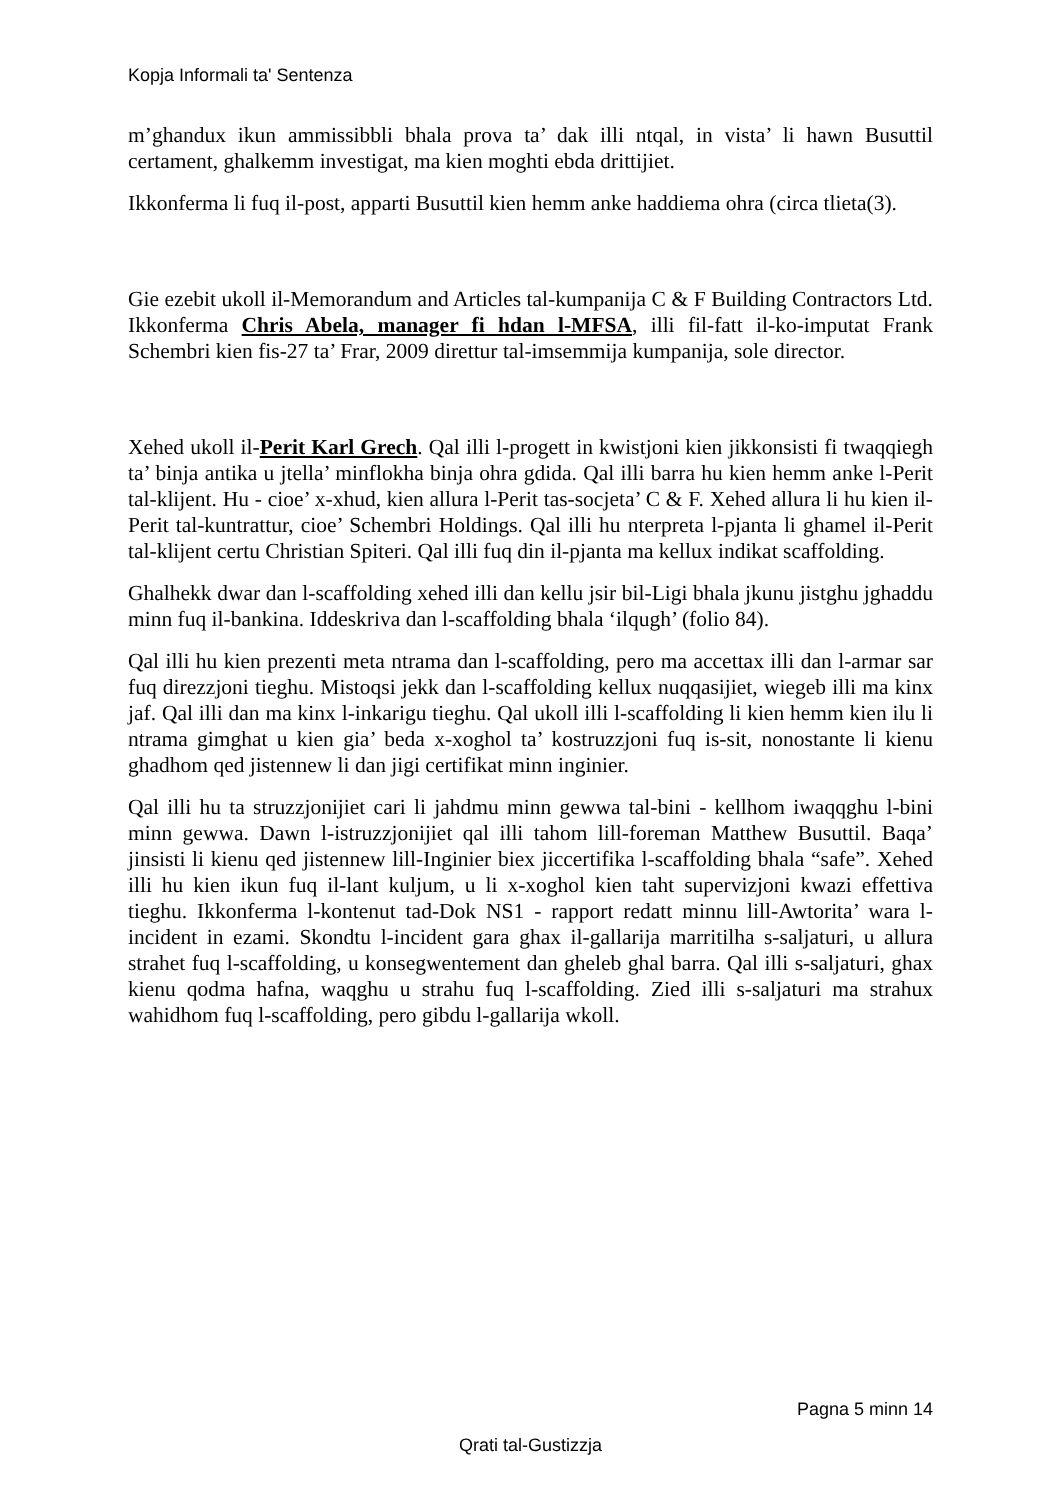Kopja Informali ta' Sentenza
m’ghandux ikun ammissibbli bhala prova ta’ dak illi ntqal, in vista’ li hawn Busuttil certament, ghalkemm investigat, ma kien moghti ebda drittijiet.
Ikkonferma li fuq il-post, apparti Busuttil kien hemm anke haddiema ohra (circa tlieta(3).
Gie ezebit ukoll il-Memorandum and Articles tal-kumpanija C & F Building Contractors Ltd. Ikkonferma Chris Abela, manager fi hdan l-MFSA, illi fil-fatt il-ko-imputat Frank Schembri kien fis-27 ta’ Frar, 2009 direttur tal-imsemmija kumpanija, sole director.
Xehed ukoll il-Perit Karl Grech. Qal illi l-progett in kwistjoni kien jikkonsisti fi twaqqiegh ta’ binja antika u jtella’ minflokha binja ohra gdida. Qal illi barra hu kien hemm anke l-Perit tal-klijent. Hu - cioe’ x-xhud, kien allura l-Perit tas-socjeta’ C & F. Xehed allura li hu kien il-Perit tal-kuntrattur, cioe’ Schembri Holdings. Qal illi hu nterpreta l-pjanta li ghamel il-Perit tal-klijent certu Christian Spiteri. Qal illi fuq din il-pjanta ma kellux indikat scaffolding.
Ghalhekk dwar dan l-scaffolding xehed illi dan kellu jsir bil-Ligi bhala jkunu jistghu jghaddu minn fuq il-bankina. Iddeskriva dan l-scaffolding bhala ‘ilqugh’ (folio 84).
Qal illi hu kien prezenti meta ntrama dan l-scaffolding, pero ma accettax illi dan l-armar sar fuq direzzjoni tieghu. Mistoqsi jekk dan l-scaffolding kellux nuqqasijiet, wiegeb illi ma kinx jaf. Qal illi dan ma kinx l-inkarigu tieghu. Qal ukoll illi l-scaffolding li kien hemm kien ilu li ntrama gimghat u kien gia’ beda x-xoghol ta’ kostruzzjoni fuq is-sit, nonostante li kienu ghadhom qed jistennew li dan jigi certifikat minn inginier.
Qal illi hu ta struzzjonijiet cari li jahdmu minn gewwa tal-bini - kellhom iwaqqghu l-bini minn gewwa. Dawn l-istruzzjonijiet qal illi tahom lill-foreman Matthew Busuttil. Baqa’ jinsisti li kienu qed jistennew lill-Inginier biex jiccertifika l-scaffolding bhala “safe”. Xehed illi hu kien ikun fuq il-lant kuljum, u li x-xoghol kien taht supervizjoni kwazi effettiva tieghu. Ikkonferma l-kontenut tad-Dok NS1 - rapport redatt minnu lill-Awtorita’ wara l-incident in ezami. Skondtu l-incident gara ghax il-gallarija marritilha s-saljaturi, u allura strahet fuq l-scaffolding, u konsegwentement dan gheleb ghal barra. Qal illi s-saljaturi, ghax kienu qodma hafna, waqghu u strahu fuq l-scaffolding. Zied illi s-saljaturi ma strahux wahidhom fuq l-scaffolding, pero gibdu l-gallarija wkoll.
Pagna 5 minn 14
Qrati tal-Gustizzja